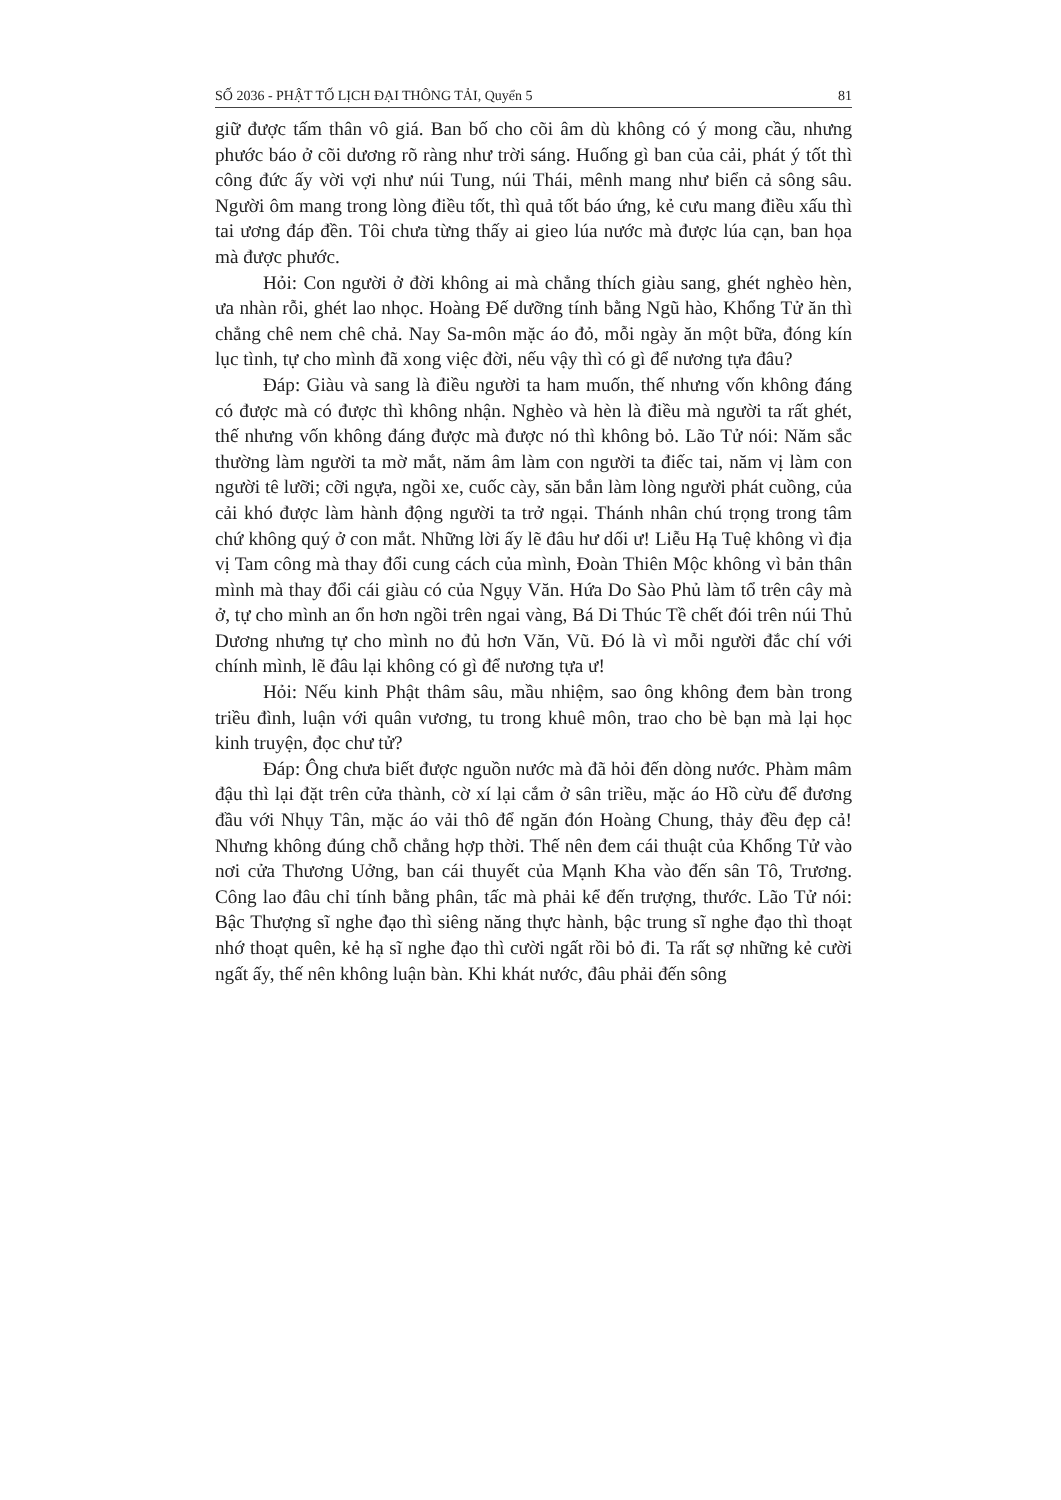SỐ 2036 - PHẬT TỐ LỊCH ĐẠI THÔNG TẢI, Quyển 5 81
giữ được tấm thân vô giá. Ban bố cho cõi âm dù không có ý mong cầu, nhưng phước báo ở cõi dương rõ ràng như trời sáng. Huống gì ban của cải, phát ý tốt thì công đức ấy vời vợi như núi Tung, núi Thái, mênh mang như biển cả sông sâu. Người ôm mang trong lòng điều tốt, thì quả tốt báo ứng, kẻ cưu mang điều xấu thì tai ương đáp đền. Tôi chưa từng thấy ai gieo lúa nước mà được lúa cạn, ban họa mà được phước.
Hỏi: Con người ở đời không ai mà chẳng thích giàu sang, ghét nghèo hèn, ưa nhàn rỗi, ghét lao nhọc. Hoàng Đế dưỡng tính bằng Ngũ hào, Khổng Tử ăn thì chẳng chê nem chê chả. Nay Sa-môn mặc áo đỏ, mỗi ngày ăn một bữa, đóng kín lục tình, tự cho mình đã xong việc đời, nếu vậy thì có gì để nương tựa đâu?
Đáp: Giàu và sang là điều người ta ham muốn, thế nhưng vốn không đáng có được mà có được thì không nhận. Nghèo và hèn là điều mà người ta rất ghét, thế nhưng vốn không đáng được mà được nó thì không bỏ. Lão Tử nói: Năm sắc thường làm người ta mờ mắt, năm âm làm con người ta điếc tai, năm vị làm con người tê lưỡi; cỡi ngựa, ngồi xe, cuốc cày, săn bắn làm lòng người phát cuồng, của cải khó được làm hành động người ta trở ngại. Thánh nhân chú trọng trong tâm chứ không quý ở con mắt. Những lời ấy lẽ đâu hư dối ư! Liễu Hạ Tuệ không vì địa vị Tam công mà thay đổi cung cách của mình, Đoàn Thiên Mộc không vì bản thân mình mà thay đổi cái giàu có của Ngụy Văn. Hứa Do Sào Phủ làm tổ trên cây mà ở, tự cho mình an ổn hơn ngồi trên ngai vàng, Bá Di Thúc Tề chết đói trên núi Thủ Dương nhưng tự cho mình no đủ hơn Văn, Vũ. Đó là vì mỗi người đắc chí với chính mình, lẽ đâu lại không có gì để nương tựa ư!
Hỏi: Nếu kinh Phật thâm sâu, mầu nhiệm, sao ông không đem bàn trong triều đình, luận với quân vương, tu trong khuê môn, trao cho bè bạn mà lại học kinh truyện, đọc chư tử?
Đáp: Ông chưa biết được nguồn nước mà đã hỏi đến dòng nước. Phàm mâm đậu thì lại đặt trên cửa thành, cờ xí lại cắm ở sân triều, mặc áo Hồ cừu để đương đầu với Nhụy Tân, mặc áo vải thô để ngăn đón Hoàng Chung, thảy đều đẹp cả! Nhưng không đúng chỗ chẳng hợp thời. Thế nên đem cái thuật của Khổng Tử vào nơi cửa Thương Uởng, ban cái thuyết của Mạnh Kha vào đến sân Tô, Trương. Công lao đâu chỉ tính bằng phân, tấc mà phải kể đến trượng, thước. Lão Tử nói: Bậc Thượng sĩ nghe đạo thì siêng năng thực hành, bậc trung sĩ nghe đạo thì thoạt nhớ thoạt quên, kẻ hạ sĩ nghe đạo thì cười ngất rồi bỏ đi. Ta rất sợ những kẻ cười ngất ấy, thế nên không luận bàn. Khi khát nước, đâu phải đến sông